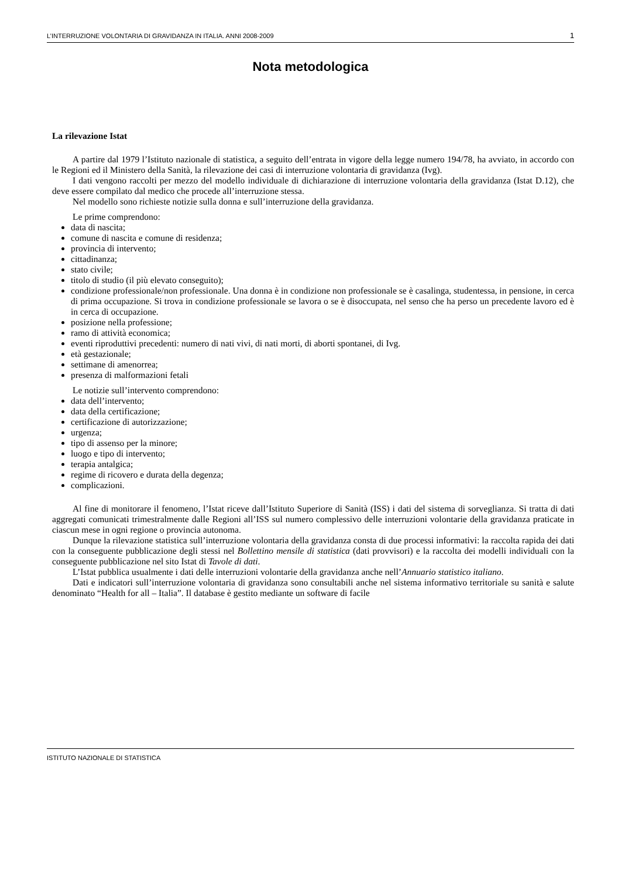L’INTERRUZIONE VOLONTARIA DI GRAVIDANZA IN ITALIA. ANNI 2008-2009 1
Nota metodologica
La rilevazione Istat
A partire dal 1979 l’Istituto nazionale di statistica, a seguito dell’entrata in vigore della legge numero 194/78, ha avviato, in accordo con le Regioni ed il Ministero della Sanità, la rilevazione dei casi di interruzione volontaria di gravidanza (Ivg).
I dati vengono raccolti per mezzo del modello individuale di dichiarazione di interruzione volontaria della gravidanza (Istat D.12), che deve essere compilato dal medico che procede all’interruzione stessa.
Nel modello sono richieste notizie sulla donna e sull’interruzione della gravidanza.
Le prime comprendono:
data di nascita;
comune di nascita e comune di residenza;
provincia di intervento;
cittadinanza;
stato civile;
titolo di studio (il più elevato conseguito);
condizione professionale/non professionale. Una donna è in condizione non professionale se è casalinga, studentessa, in pensione, in cerca di prima occupazione. Si trova in condizione professionale se lavora o se è disoccupata, nel senso che ha perso un precedente lavoro ed è in cerca di occupazione.
posizione nella professione;
ramo di attività economica;
eventi riproduttivi precedenti: numero di nati vivi, di nati morti, di aborti spontanei, di Ivg.
età gestazionale;
settimane di amenorrea;
presenza di malformazioni fetali
Le notizie sull’intervento comprendono:
data dell’intervento;
data della certificazione;
certificazione di autorizzazione;
urgenza;
tipo di assenso per la minore;
luogo e tipo di intervento;
terapia antalgica;
regime di ricovero e durata della degenza;
complicazioni.
Al fine di monitorare il fenomeno, l’Istat riceve dall’Istituto Superiore di Sanità (ISS) i dati del sistema di sorveglianza. Si tratta di dati aggregati comunicati trimestralmente dalle Regioni all’ISS sul numero complessivo delle interruzioni volontarie della gravidanza praticate in ciascun mese in ogni regione o provincia autonoma.
Dunque la rilevazione statistica sull’interruzione volontaria della gravidanza consta di due processi informativi: la raccolta rapida dei dati con la conseguente pubblicazione degli stessi nel Bollettino mensile di statistica (dati provvisori) e la raccolta dei modelli individuali con la conseguente pubblicazione nel sito Istat di Tavole di dati.
L’Istat pubblica usualmente i dati delle interruzioni volontarie della gravidanza anche nell’Annuario statistico italiano.
Dati e indicatori sull’interruzione volontaria di gravidanza sono consultabili anche nel sistema informativo territoriale su sanità e salute denominato “Health for all – Italia”. Il database è gestito mediante un software di facile
ISTITUTO NAZIONALE DI STATISTICA